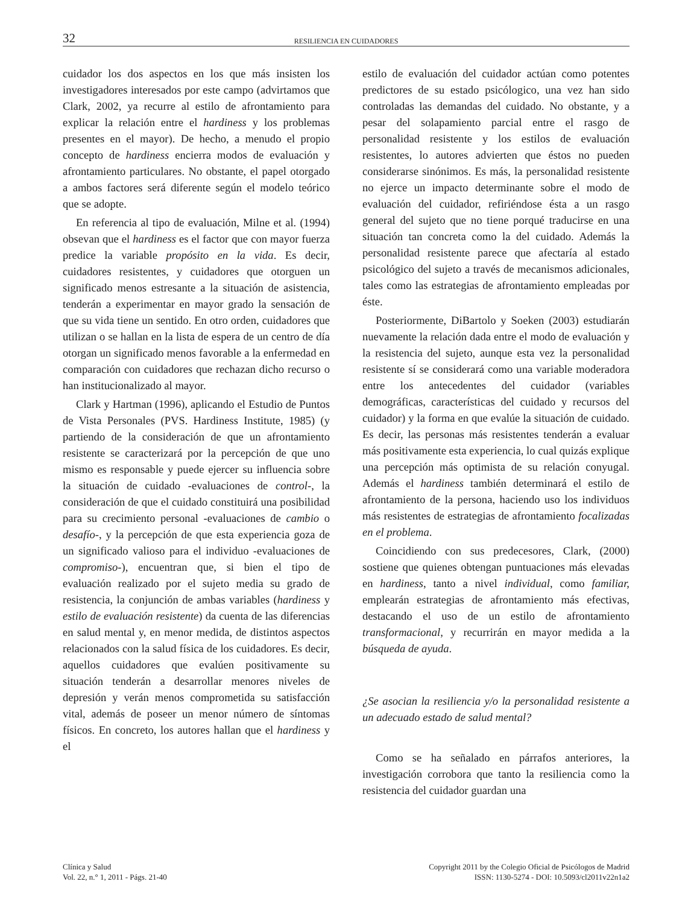32 RESILIENCIA EN CUIDADORES
cuidador los dos aspectos en los que más insisten los investigadores interesados por este campo (advirtamos que Clark, 2002, ya recurre al estilo de afrontamiento para explicar la relación entre el hardiness y los problemas presentes en el mayor). De hecho, a menudo el propio concepto de hardiness encierra modos de evaluación y afrontamiento particulares. No obstante, el papel otorgado a ambos factores será diferente según el modelo teórico que se adopte.
En referencia al tipo de evaluación, Milne et al. (1994) obsevan que el hardiness es el factor que con mayor fuerza predice la variable propósito en la vida. Es decir, cuidadores resistentes, y cuidadores que otorguen un significado menos estresante a la situación de asistencia, tenderán a experimentar en mayor grado la sensación de que su vida tiene un sentido. En otro orden, cuidadores que utilizan o se hallan en la lista de espera de un centro de día otorgan un significado menos favorable a la enfermedad en comparación con cuidadores que rechazan dicho recurso o han institucionalizado al mayor.
Clark y Hartman (1996), aplicando el Estudio de Puntos de Vista Personales (PVS. Hardiness Institute, 1985) (y partiendo de la consideración de que un afrontamiento resistente se caracterizará por la percepción de que uno mismo es responsable y puede ejercer su influencia sobre la situación de cuidado -evaluaciones de control-, la consideración de que el cuidado constituirá una posibilidad para su crecimiento personal -evaluaciones de cambio o desafío-, y la percepción de que esta experiencia goza de un significado valioso para el individuo -evaluaciones de compromiso-), encuentran que, si bien el tipo de evaluación realizado por el sujeto media su grado de resistencia, la conjunción de ambas variables (hardiness y estilo de evaluación resistente) da cuenta de las diferencias en salud mental y, en menor medida, de distintos aspectos relacionados con la salud física de los cuidadores. Es decir, aquellos cuidadores que evalúen positivamente su situación tenderán a desarrollar menores niveles de depresión y verán menos comprometida su satisfacción vital, además de poseer un menor número de síntomas físicos. En concreto, los autores hallan que el hardiness y el
estilo de evaluación del cuidador actúan como potentes predictores de su estado psicólogico, una vez han sido controladas las demandas del cuidado. No obstante, y a pesar del solapamiento parcial entre el rasgo de personalidad resistente y los estilos de evaluación resistentes, lo autores advierten que éstos no pueden considerarse sinónimos. Es más, la personalidad resistente no ejerce un impacto determinante sobre el modo de evaluación del cuidador, refiriéndose ésta a un rasgo general del sujeto que no tiene porqué traducirse en una situación tan concreta como la del cuidado. Además la personalidad resistente parece que afectaría al estado psicológico del sujeto a través de mecanismos adicionales, tales como las estrategias de afrontamiento empleadas por éste.
Posteriormente, DiBartolo y Soeken (2003) estudiarán nuevamente la relación dada entre el modo de evaluación y la resistencia del sujeto, aunque esta vez la personalidad resistente sí se considerará como una variable moderadora entre los antecedentes del cuidador (variables demográficas, características del cuidado y recursos del cuidador) y la forma en que evalúe la situación de cuidado. Es decir, las personas más resistentes tenderán a evaluar más positivamente esta experiencia, lo cual quizás explique una percepción más optimista de su relación conyugal. Además el hardiness también determinará el estilo de afrontamiento de la persona, haciendo uso los individuos más resistentes de estrategias de afrontamiento focalizadas en el problema.
Coincidiendo con sus predecesores, Clark, (2000) sostiene que quienes obtengan puntuaciones más elevadas en hardiness, tanto a nivel individual, como familiar, emplearán estrategias de afrontamiento más efectivas, destacando el uso de un estilo de afrontamiento transformacional, y recurrirán en mayor medida a la búsqueda de ayuda.
¿Se asocian la resiliencia y/o la personalidad resistente a un adecuado estado de salud mental?
Como se ha señalado en párrafos anteriores, la investigación corrobora que tanto la resiliencia como la resistencia del cuidador guardan una
Clínica y Salud
Vol. 22, n.° 1, 2011 - Págs. 21-40
Copyright 2011 by the Colegio Oficial de Psicólogos de Madrid
ISSN: 1130-5274 - DOI: 10.5093/cl2011v22n1a2